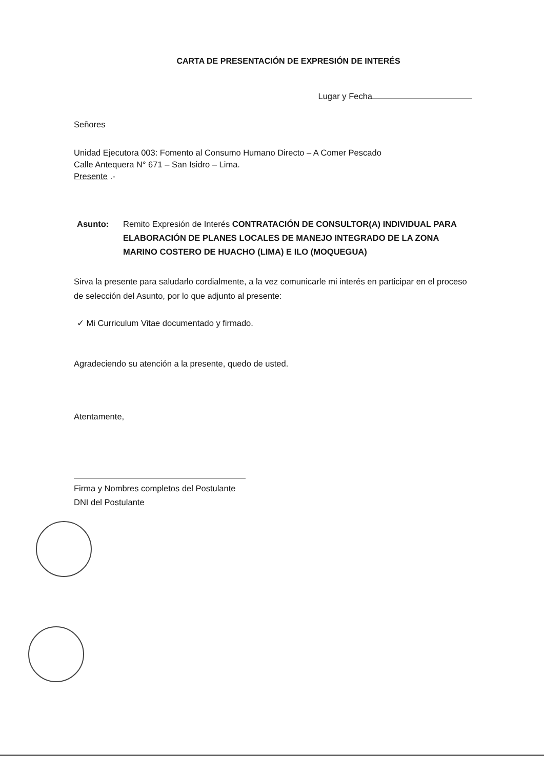CARTA DE PRESENTACIÓN DE EXPRESIÓN DE INTERÉS
Lugar y Fecha
Señores
Unidad Ejecutora 003: Fomento al Consumo Humano Directo – A Comer Pescado
Calle Antequera N° 671 – San Isidro – Lima.
Presente .-
Asunto: Remito Expresión de Interés CONTRATACIÓN DE CONSULTOR(A) INDIVIDUAL PARA ELABORACIÓN DE PLANES LOCALES DE MANEJO INTEGRADO DE LA ZONA MARINO COSTERO DE HUACHO (LIMA) E ILO (MOQUEGUA)
Sirva la presente para saludarlo cordialmente, a la vez comunicarle mi interés en participar en el proceso de selección del Asunto, por lo que adjunto al presente:
✓ Mi Curriculum Vitae documentado y firmado.
Agradeciendo su atención a la presente, quedo de usted.
Atentamente,
Firma y Nombres completos del Postulante
DNI del Postulante